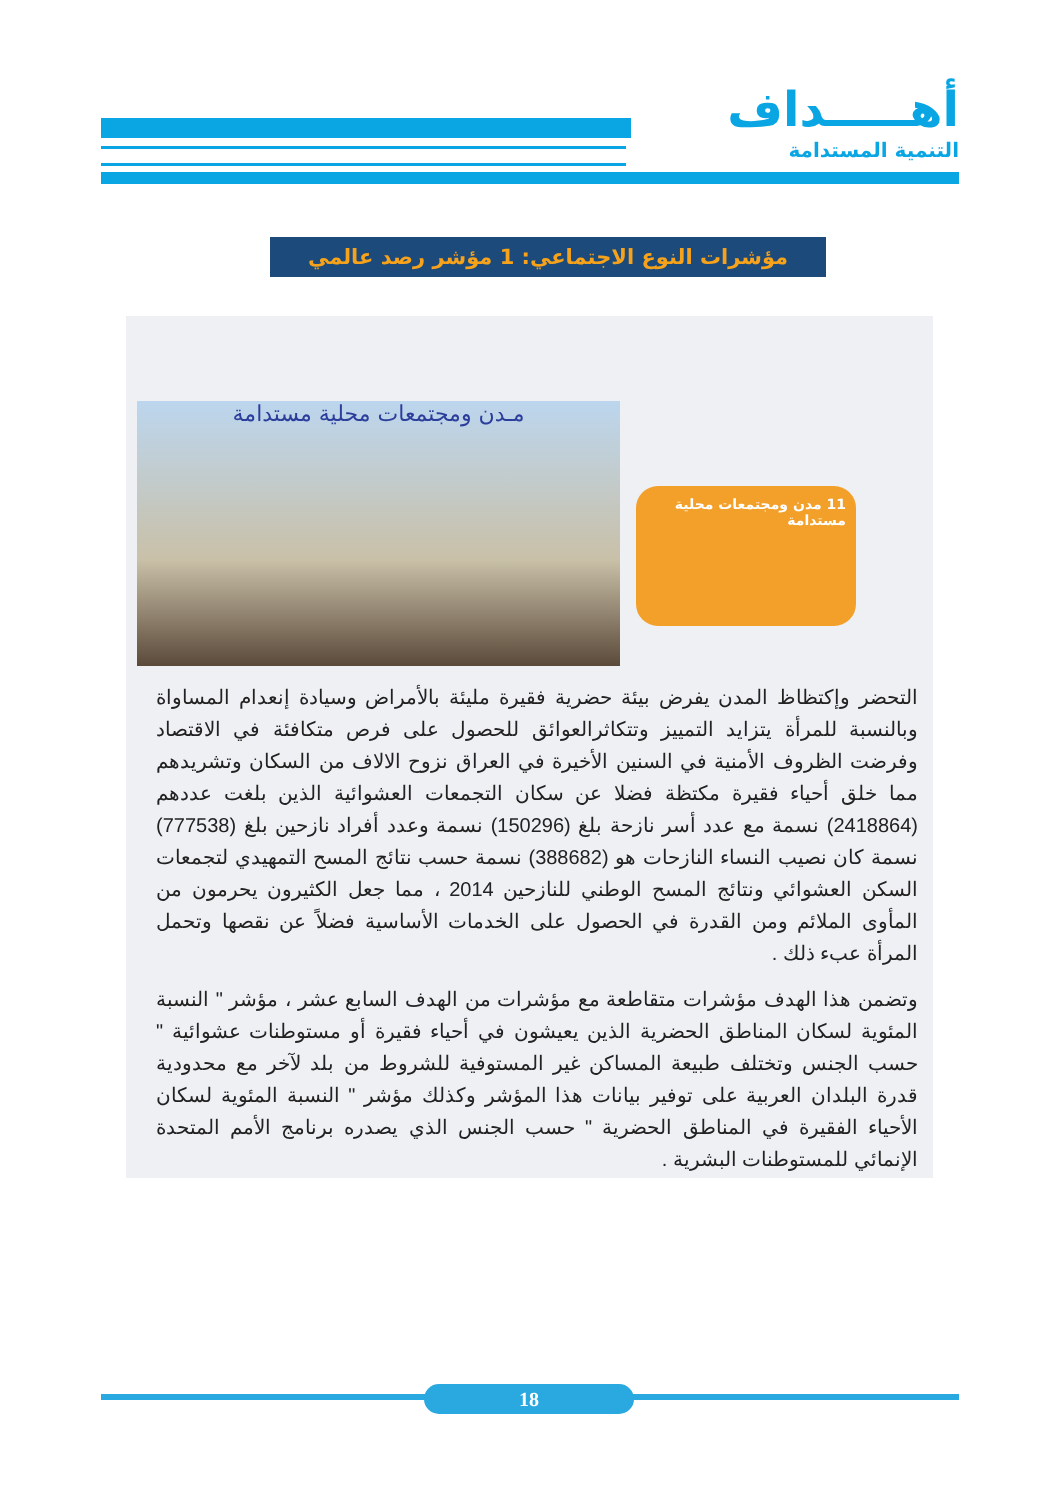أهـــــداف
التنمية المستدامة
مؤشرات النوع الاجتماعي: 1 مؤشر رصد عالمي
مـدن ومجتمعات محلية مستدامة
11 مدن ومجتمعات محلية مستدامة
التحضر وإكتظاظ المدن يفرض بيئة حضرية فقيرة مليئة بالأمراض وسيادة إنعدام المساواة وبالنسبة للمرأة يتزايد التمييز وتتكاثرالعوائق للحصول على فرص متكافئة في الاقتصاد وفرضت الظروف الأمنية في السنين الأخيرة في العراق نزوح الالاف من السكان وتشريدهم مما خلق أحياء فقيرة مكتظة فضلا عن سكان التجمعات العشوائية الذين بلغت عددهم (2418864) نسمة مع عدد أسر نازحة بلغ (150296) نسمة وعدد أفراد نازحين بلغ (777538) نسمة كان نصيب النساء النازحات هو (388682) نسمة حسب نتائج المسح التمهيدي لتجمعات السكن العشوائي ونتائج المسح الوطني للنازحين 2014 ، مما جعل الكثيرون يحرمون من المأوى الملائم ومن القدرة في الحصول على الخدمات الأساسية فضلاً عن نقصها وتحمل المرأة عبء ذلك .
وتضمن هذا الهدف مؤشرات متقاطعة مع مؤشرات من الهدف السابع عشر ، مؤشر " النسبة المئوية لسكان المناطق الحضرية الذين يعيشون في أحياء فقيرة أو مستوطنات عشوائية " حسب الجنس وتختلف طبيعة المساكن غير المستوفية للشروط من بلد لآخر مع محدودية قدرة البلدان العربية على توفير بيانات هذا المؤشر وكذلك مؤشر " النسبة المئوية لسكان الأحياء الفقيرة في المناطق الحضرية " حسب الجنس الذي يصدره برنامج الأمم المتحدة الإنمائي للمستوطنات البشرية .
18